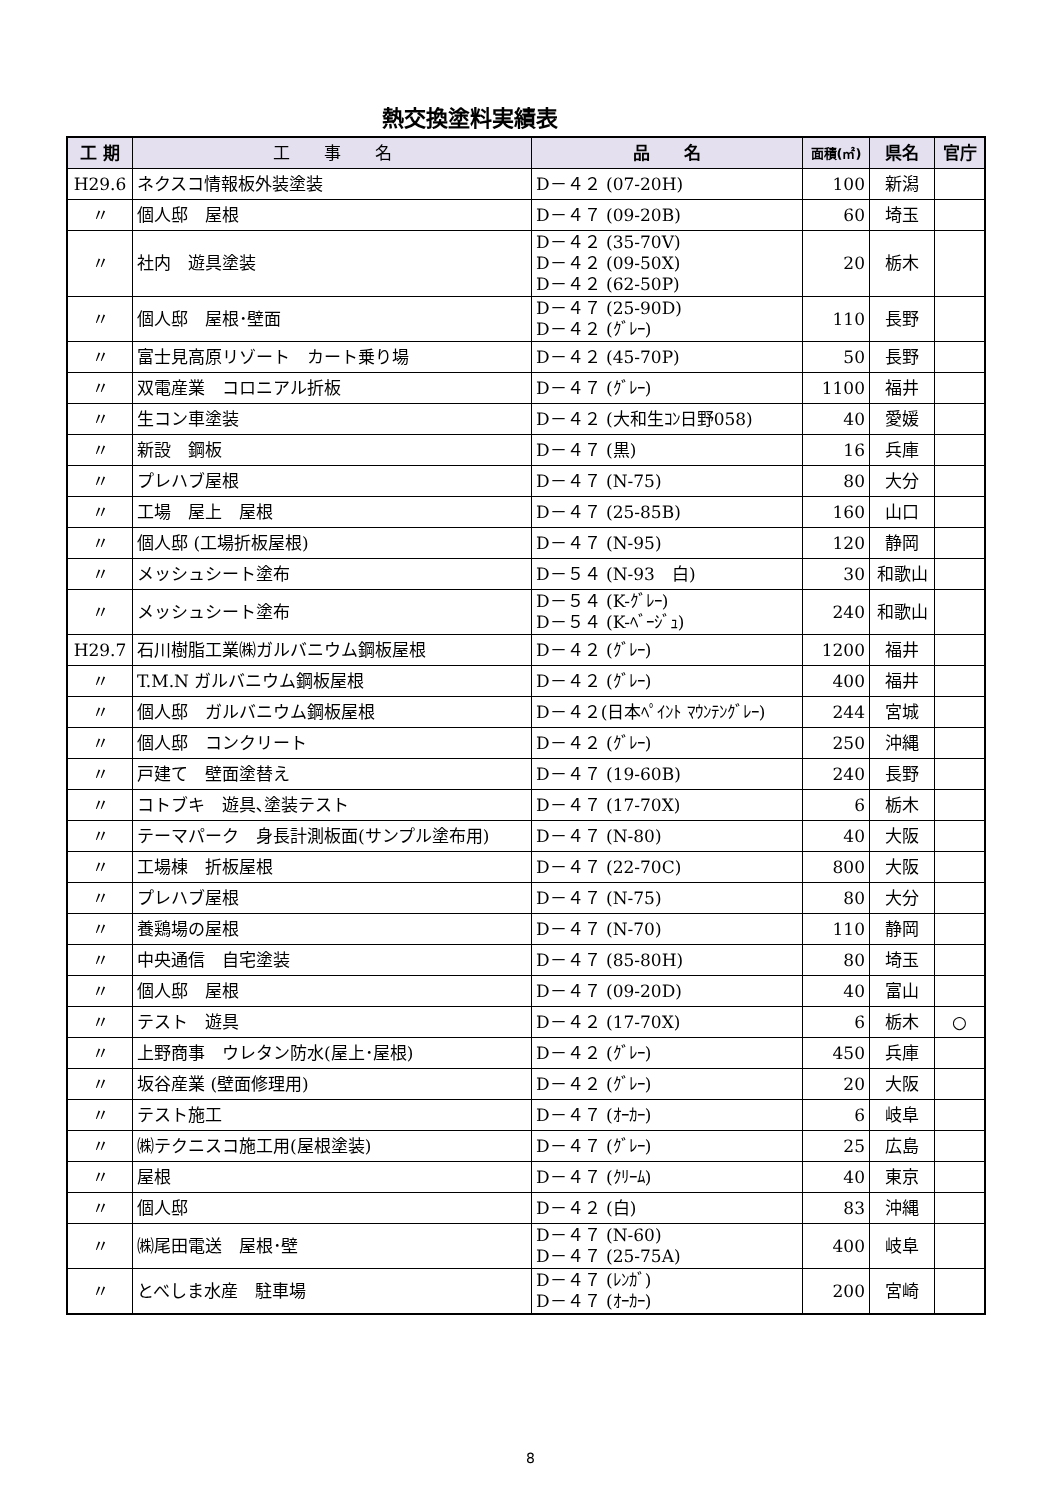熱交換塗料実績表
| 工 期 | 工 事 名 | 品 名 | 面積(㎡) | 県名 | 官庁 |
| --- | --- | --- | --- | --- | --- |
| H29.6 | ネクスコ情報板外装塗装 | D－４２ (07-20H) | 100 | 新潟 | |
| 〃 | 個人邸 屋根 | D－４７ (09-20B) | 60 | 埼玉 | |
| 〃 | 社内 遊具塗装 | D－４２ (35-70V) D－４２ (09-50X) D－４２ (62-50P) | 20 | 栃木 | |
| 〃 | 個人邸 屋根･壁面 | D－４７ (25-90D) D－４２ (ｸﾞﾚｰ) | 110 | 長野 | |
| 〃 | 富士見高原リゾート カート乗り場 | D－４２ (45-70P) | 50 | 長野 | |
| 〃 | 双電産業 コロニアル折板 | D－４７ (ｸﾞﾚｰ) | 1100 | 福井 | |
| 〃 | 生コン車塗装 | D－４２ (大和生ｺﾝ日野058) | 40 | 愛媛 | |
| 〃 | 新設 鋼板 | D－４７ (黒) | 16 | 兵庫 | |
| 〃 | プレハブ屋根 | D－４７ (N-75) | 80 | 大分 | |
| 〃 | 工場 屋上 屋根 | D－４７ (25-85B) | 160 | 山口 | |
| 〃 | 個人邸 (工場折板屋根) | D－４７ (N-95) | 120 | 静岡 | |
| 〃 | メッシュシート塗布 | D－５４ (N-93 白) | 30 | 和歌山 | |
| 〃 | メッシュシート塗布 | D－５４ (K-ｸﾞﾚｰ) D－５４ (K-ﾍﾞｰｼﾞｭ) | 240 | 和歌山 | |
| H29.7 | 石川樹脂工業㈱ガルバニウム鋼板屋根 | D－４２ (ｸﾞﾚｰ) | 1200 | 福井 | |
| 〃 | T.M.N ガルバニウム鋼板屋根 | D－４２ (ｸﾞﾚｰ) | 400 | 福井 | |
| 〃 | 個人邸 ガルバニウム鋼板屋根 | D－４２(日本ﾍﾟｲﾝﾄ ﾏｳﾝﾃﾝｸﾞﾚｰ) | 244 | 宮城 | |
| 〃 | 個人邸 コンクリート | D－４２ (ｸﾞﾚｰ) | 250 | 沖縄 | |
| 〃 | 戸建て 壁面塗替え | D－４７ (19-60B) | 240 | 長野 | |
| 〃 | コトブキ 遊具､塗装テスト | D－４７ (17-70X) | 6 | 栃木 | |
| 〃 | テーマパーク 身長計測板面(サンプル塗布用) | D－４７ (N-80) | 40 | 大阪 | |
| 〃 | 工場棟 折板屋根 | D－４７ (22-70C) | 800 | 大阪 | |
| 〃 | プレハブ屋根 | D－４７ (N-75) | 80 | 大分 | |
| 〃 | 養鶏場の屋根 | D－４７ (N-70) | 110 | 静岡 | |
| 〃 | 中央通信 自宅塗装 | D－４７ (85-80H) | 80 | 埼玉 | |
| 〃 | 個人邸 屋根 | D－４７ (09-20D) | 40 | 富山 | |
| 〃 | テスト 遊具 | D－４２ (17-70X) | 6 | 栃木 | ○ |
| 〃 | 上野商事 ウレタン防水(屋上･屋根) | D－４２ (ｸﾞﾚｰ) | 450 | 兵庫 | |
| 〃 | 坂谷産業 (壁面修理用) | D－４２ (ｸﾞﾚｰ) | 20 | 大阪 | |
| 〃 | テスト施工 | D－４７ (ｵｰｶｰ) | 6 | 岐阜 | |
| 〃 | ㈱テクニスコ施工用(屋根塗装) | D－４７ (ｸﾞﾚｰ) | 25 | 広島 | |
| 〃 | 屋根 | D－４７ (ｸﾘｰﾑ) | 40 | 東京 | |
| 〃 | 個人邸 | D－４２ (白) | 83 | 沖縄 | |
| 〃 | ㈱尾田電送 屋根･壁 | D－４７ (N-60) D－４７ (25-75A) | 400 | 岐阜 | |
| 〃 | とべしま水産 駐車場 | D－４７ (ﾚﾝｶﾞ) D－４７ (ｵｰｶｰ) | 200 | 宮崎 | |
8